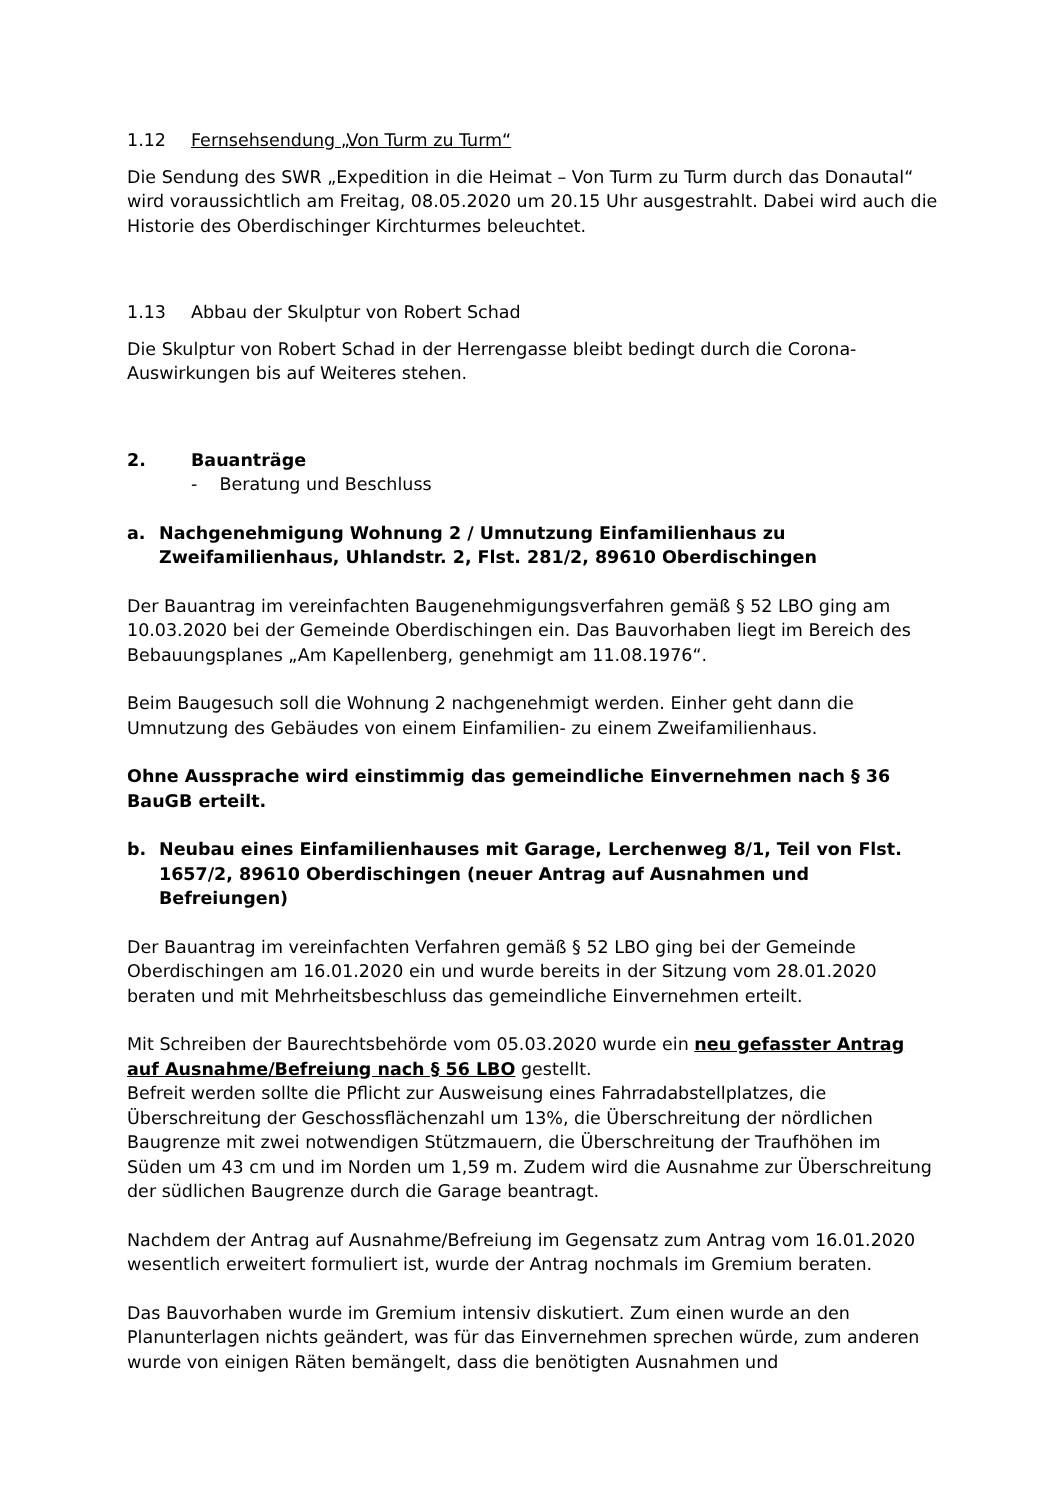1.12 Fernsehsendung „Von Turm zu Turm“
Die Sendung des SWR „Expedition in die Heimat – Von Turm zu Turm durch das Donautal“ wird voraussichtlich am Freitag, 08.05.2020 um 20.15 Uhr ausgestrahlt. Dabei wird auch die Historie des Oberdischinger Kirchturmes beleuchtet.
1.13 Abbau der Skulptur von Robert Schad
Die Skulptur von Robert Schad in der Herrengasse bleibt bedingt durch die Corona-Auswirkungen bis auf Weiteres stehen.
2. Bauanträge
- Beratung und Beschluss
a. Nachgenehmigung Wohnung 2 / Umnutzung Einfamilienhaus zu Zweifamilienhaus, Uhlandstr. 2, Flst. 281/2, 89610 Oberdischingen
Der Bauantrag im vereinfachten Baugenehmigungsverfahren gemäß § 52 LBO ging am 10.03.2020 bei der Gemeinde Oberdischingen ein. Das Bauvorhaben liegt im Bereich des Bebauungsplanes „Am Kapellenberg, genehmigt am 11.08.1976“.
Beim Baugesuch soll die Wohnung 2 nachgenehmigt werden. Einher geht dann die Umnutzung des Gebäudes von einem Einfamilien- zu einem Zweifamilienhaus.
Ohne Aussprache wird einstimmig das gemeindliche Einvernehmen nach § 36 BauGB erteilt.
b. Neubau eines Einfamilienhauses mit Garage, Lerchenweg 8/1, Teil von Flst. 1657/2, 89610 Oberdischingen (neuer Antrag auf Ausnahmen und Befreiungen)
Der Bauantrag im vereinfachten Verfahren gemäß § 52 LBO ging bei der Gemeinde Oberdischingen am 16.01.2020 ein und wurde bereits in der Sitzung vom 28.01.2020 beraten und mit Mehrheitsbeschluss das gemeindliche Einvernehmen erteilt.
Mit Schreiben der Baurechtsbehörde vom 05.03.2020 wurde ein neu gefasster Antrag auf Ausnahme/Befreiung nach § 56 LBO gestellt.
Befreit werden sollte die Pflicht zur Ausweisung eines Fahrradabstellplatzes, die Überschreitung der Geschossflächenzahl um 13%, die Überschreitung der nördlichen Baugrenze mit zwei notwendigen Stützmauern, die Überschreitung der Traufhöhen im Süden um 43 cm und im Norden um 1,59 m. Zudem wird die Ausnahme zur Überschreitung der südlichen Baugrenze durch die Garage beantragt.
Nachdem der Antrag auf Ausnahme/Befreiung im Gegensatz zum Antrag vom 16.01.2020 wesentlich erweitert formuliert ist, wurde der Antrag nochmals im Gremium beraten.
Das Bauvorhaben wurde im Gremium intensiv diskutiert. Zum einen wurde an den Planunterlagen nichts geändert, was für das Einvernehmen sprechen würde, zum anderen wurde von einigen Räten bemängelt, dass die benötigten Ausnahmen und